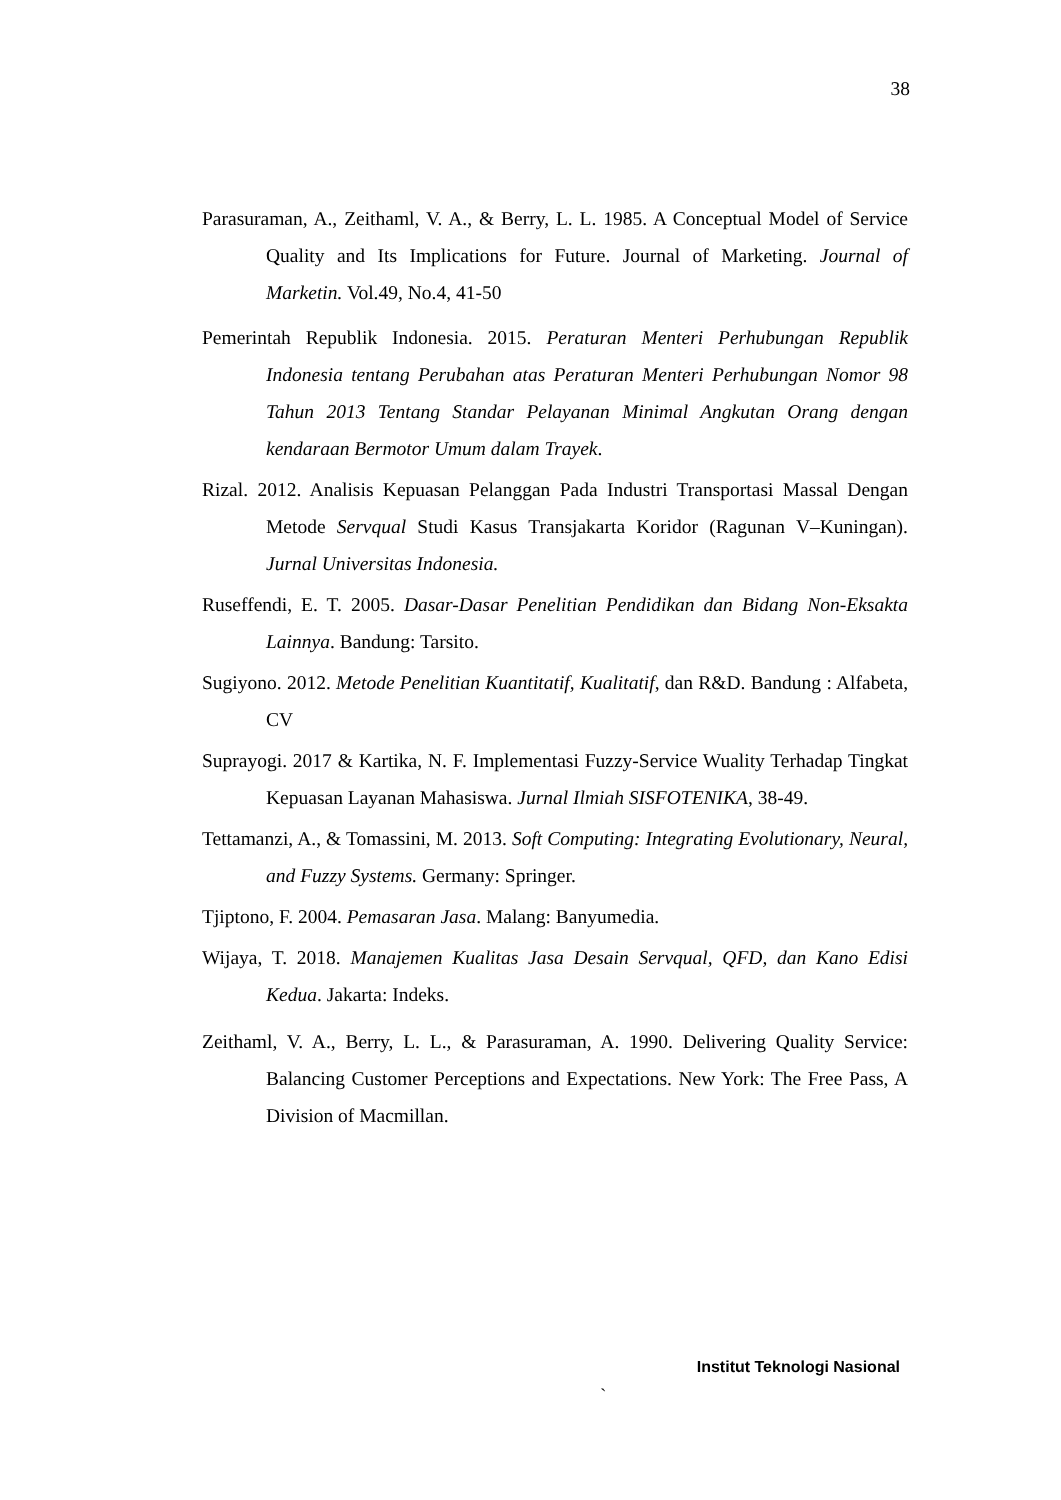38
Parasuraman, A., Zeithaml, V. A., & Berry, L. L. 1985. A Conceptual Model of Service Quality and Its Implications for Future. Journal of Marketing. Journal of Marketin. Vol.49, No.4, 41-50
Pemerintah Republik Indonesia. 2015. Peraturan Menteri Perhubungan Republik Indonesia tentang Perubahan atas Peraturan Menteri Perhubungan Nomor 98 Tahun 2013 Tentang Standar Pelayanan Minimal Angkutan Orang dengan kendaraan Bermotor Umum dalam Trayek.
Rizal. 2012. Analisis Kepuasan Pelanggan Pada Industri Transportasi Massal Dengan Metode Servqual Studi Kasus Transjakarta Koridor (Ragunan V–Kuningan). Jurnal Universitas Indonesia.
Ruseffendi, E. T. 2005. Dasar-Dasar Penelitian Pendidikan dan Bidang Non-Eksakta Lainnya. Bandung: Tarsito.
Sugiyono. 2012. Metode Penelitian Kuantitatif, Kualitatif, dan R&D. Bandung : Alfabeta, CV
Suprayogi. 2017 & Kartika, N. F. Implementasi Fuzzy-Service Wuality Terhadap Tingkat Kepuasan Layanan Mahasiswa. Jurnal Ilmiah SISFOTENIKA, 38-49.
Tettamanzi, A., & Tomassini, M. 2013. Soft Computing: Integrating Evolutionary, Neural, and Fuzzy Systems. Germany: Springer.
Tjiptono, F. 2004. Pemasaran Jasa. Malang: Banyumedia.
Wijaya, T. 2018. Manajemen Kualitas Jasa Desain Servqual, QFD, dan Kano Edisi Kedua. Jakarta: Indeks.
Zeithaml, V. A., Berry, L. L., & Parasuraman, A. 1990. Delivering Quality Service: Balancing Customer Perceptions and Expectations. New York: The Free Pass, A Division of Macmillan.
Institut Teknologi Nasional
`